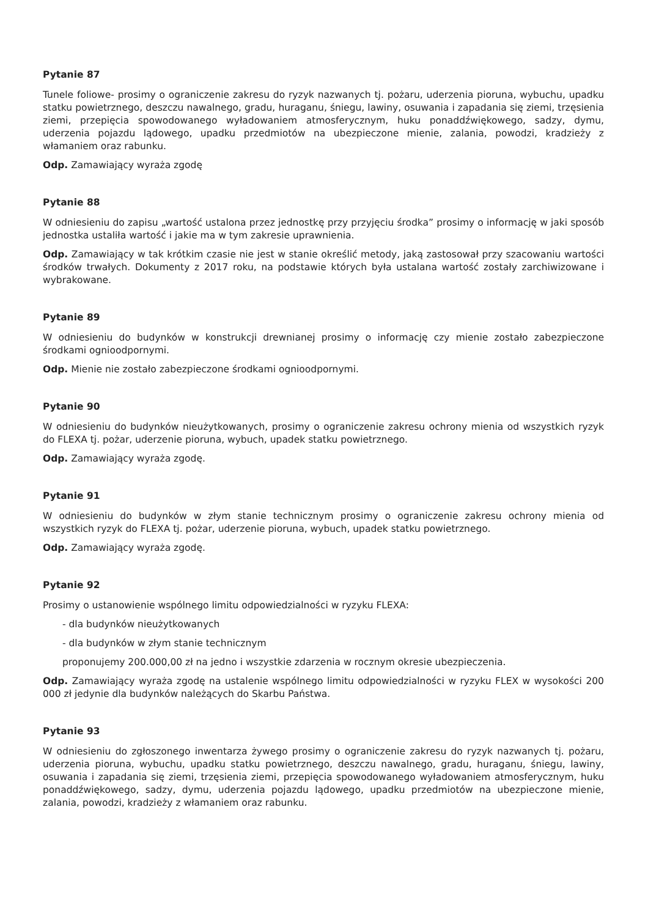Pytanie 87
Tunele foliowe- prosimy o ograniczenie zakresu do ryzyk nazwanych tj. pożaru, uderzenia pioruna, wybuchu, upadku statku powietrznego, deszczu nawalnego, gradu, huraganu, śniegu, lawiny, osuwania i zapadania się ziemi, trzęsienia ziemi, przepięcia spowodowanego wyładowaniem atmosferycznym, huku ponaddźwiękowego, sadzy, dymu, uderzenia pojazdu lądowego, upadku przedmiotów na ubezpieczone mienie, zalania, powodzi, kradzieży z włamaniem oraz rabunku.
Odp. Zamawiający wyraża zgodę
Pytanie 88
W odniesieniu do zapisu „wartość ustalona przez jednostkę przy przyjęciu środka” prosimy o informację w jaki sposób jednostka ustaliła wartość i jakie ma w tym zakresie uprawnienia.
Odp. Zamawiający w tak krótkim czasie nie jest w stanie określić metody, jaką zastosował przy szacowaniu wartości środków trwałych. Dokumenty z 2017 roku, na podstawie których była ustalana wartość zostały zarchiwizowane i wybrakowane.
Pytanie 89
W odniesieniu do budynków w konstrukcji drewnianej prosimy o informację czy mienie zostało zabezpieczone środkami ognioodpornymi.
Odp. Mienie nie zostało zabezpieczone środkami ognioodpornymi.
Pytanie 90
W odniesieniu do budynków nieużytkowanych, prosimy o ograniczenie zakresu ochrony mienia od wszystkich ryzyk do FLEXA tj. pożar, uderzenie pioruna, wybuch, upadek statku powietrznego.
Odp. Zamawiający wyraża zgodę.
Pytanie 91
W odniesieniu do budynków w złym stanie technicznym prosimy o ograniczenie zakresu ochrony mienia od wszystkich ryzyk do FLEXA tj. pożar, uderzenie pioruna, wybuch, upadek statku powietrznego.
Odp. Zamawiający wyraża zgodę.
Pytanie 92
Prosimy o ustanowienie wspólnego limitu odpowiedzialności w ryzyku FLEXA:
- dla budynków nieużytkowanych
- dla budynków w złym stanie technicznym
proponujemy 200.000,00 zł na jedno i wszystkie zdarzenia w rocznym okresie ubezpieczenia.
Odp. Zamawiający wyraża zgodę na ustalenie wspólnego limitu odpowiedzialności w ryzyku FLEX w wysokości 200 000 zł jedynie dla budynków należących do Skarbu Państwa.
Pytanie 93
W odniesieniu do zgłoszonego inwentarza żywego prosimy o ograniczenie zakresu do ryzyk nazwanych tj. pożaru, uderzenia pioruna, wybuchu, upadku statku powietrznego, deszczu nawalnego, gradu, huraganu, śniegu, lawiny, osuwania i zapadania się ziemi, trzęsienia ziemi, przepięcia spowodowanego wyładowaniem atmosferycznym, huku ponaddźwiękowego, sadzy, dymu, uderzenia pojazdu lądowego, upadku przedmiotów na ubezpieczone mienie, zalania, powodzi, kradzieży z włamaniem oraz rabunku.